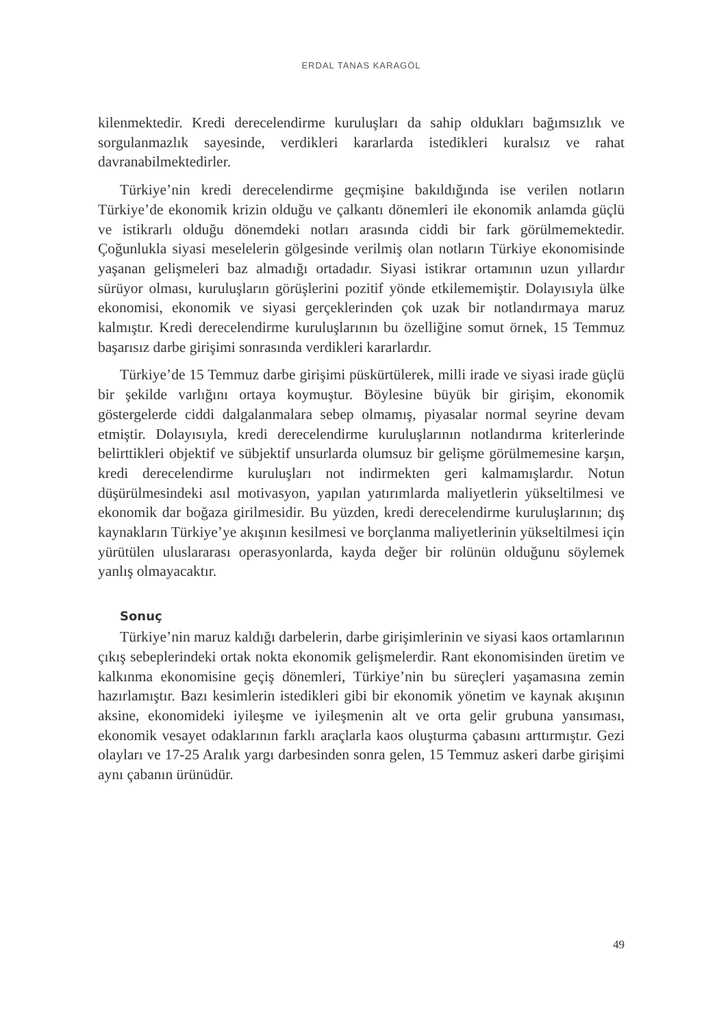ERDAL TANAS KARAGÖL
kilenmektedir. Kredi derecelendirme kuruluşları da sahip oldukları bağımsızlık ve sorgulanmazlık sayesinde, verdikleri kararlarda istedikleri kuralsız ve rahat davranabilmektedirler.
Türkiye’nin kredi derecelendirme geçmişine bakıldığında ise verilen notların Türkiye’de ekonomik krizin olduğu ve çalkantı dönemleri ile ekonomik anlamda güçlü ve istikrarlı olduğu dönemdeki notları arasında ciddi bir fark görülmemektedir. Çoğunlukla siyasi meselelerin gölgesinde verilmiş olan notların Türkiye ekonomisinde yaşanan gelişmeleri baz almadığı ortadadır. Siyasi istikrar ortamının uzun yıllardır sürüyor olması, kuruluşların görüşlerini pozitif yönde etkilememiştir. Dolayısıyla ülke ekonomisi, ekonomik ve siyasi gerçeklerinden çok uzak bir notlandırmaya maruz kalmıştır. Kredi derecelendirme kuruluşlarının bu özelliğine somut örnek, 15 Temmuz başarısız darbe girişimi sonrasında verdikleri kararlardır.
Türkiye’de 15 Temmuz darbe girişimi püskürtülerek, milli irade ve siyasi irade güçlü bir şekilde varlığını ortaya koymuştur. Böylesine büyük bir girişim, ekonomik göstergelerde ciddi dalgalanmalara sebep olmamış, piyasalar normal seyrine devam etmiştir. Dolayısıyla, kredi derecelendirme kuruluşlarının notlandırma kriterlerinde belirttikleri objektif ve sübjektif unsurlarda olumsuz bir gelişme görülmemesine karşın, kredi derecelendirme kuruluşları not indirmekten geri kalmamışlardır. Notun düşürülmesindeki asıl motivasyon, yapılan yatırımlarda maliyetlerin yükseltilmesi ve ekonomik dar boğaza girilmesidir. Bu yüzden, kredi derecelendirme kuruluşlarının; dış kaynakların Türkiye’ye akışının kesilmesi ve borçlanma maliyetlerinin yükseltilmesi için yürütülen uluslararası operasyonlarda, kayda değer bir rolünün olduğunu söylemek yanlış olmayacaktır.
Sonuç
Türkiye’nin maruz kaldığı darbelerin, darbe girişimlerinin ve siyasi kaos ortamlarının çıkış sebeplerindeki ortak nokta ekonomik gelişmelerdir. Rant ekonomisinden üretim ve kalkınma ekonomisine geçiş dönemleri, Türkiye’nin bu süreçleri yaşamasına zemin hazırlamıştır. Bazı kesimlerin istedikleri gibi bir ekonomik yönetim ve kaynak akışının aksine, ekonomideki iyileşme ve iyileşmenin alt ve orta gelir grubuna yansıması, ekonomik vesayet odaklarının farklı araçlarla kaos oluşturma çabasını arttırmıştır. Gezi olayları ve 17-25 Aralık yargı darbesinden sonra gelen, 15 Temmuz askeri darbe girişimi aynı çabanın ürünüdür.
49